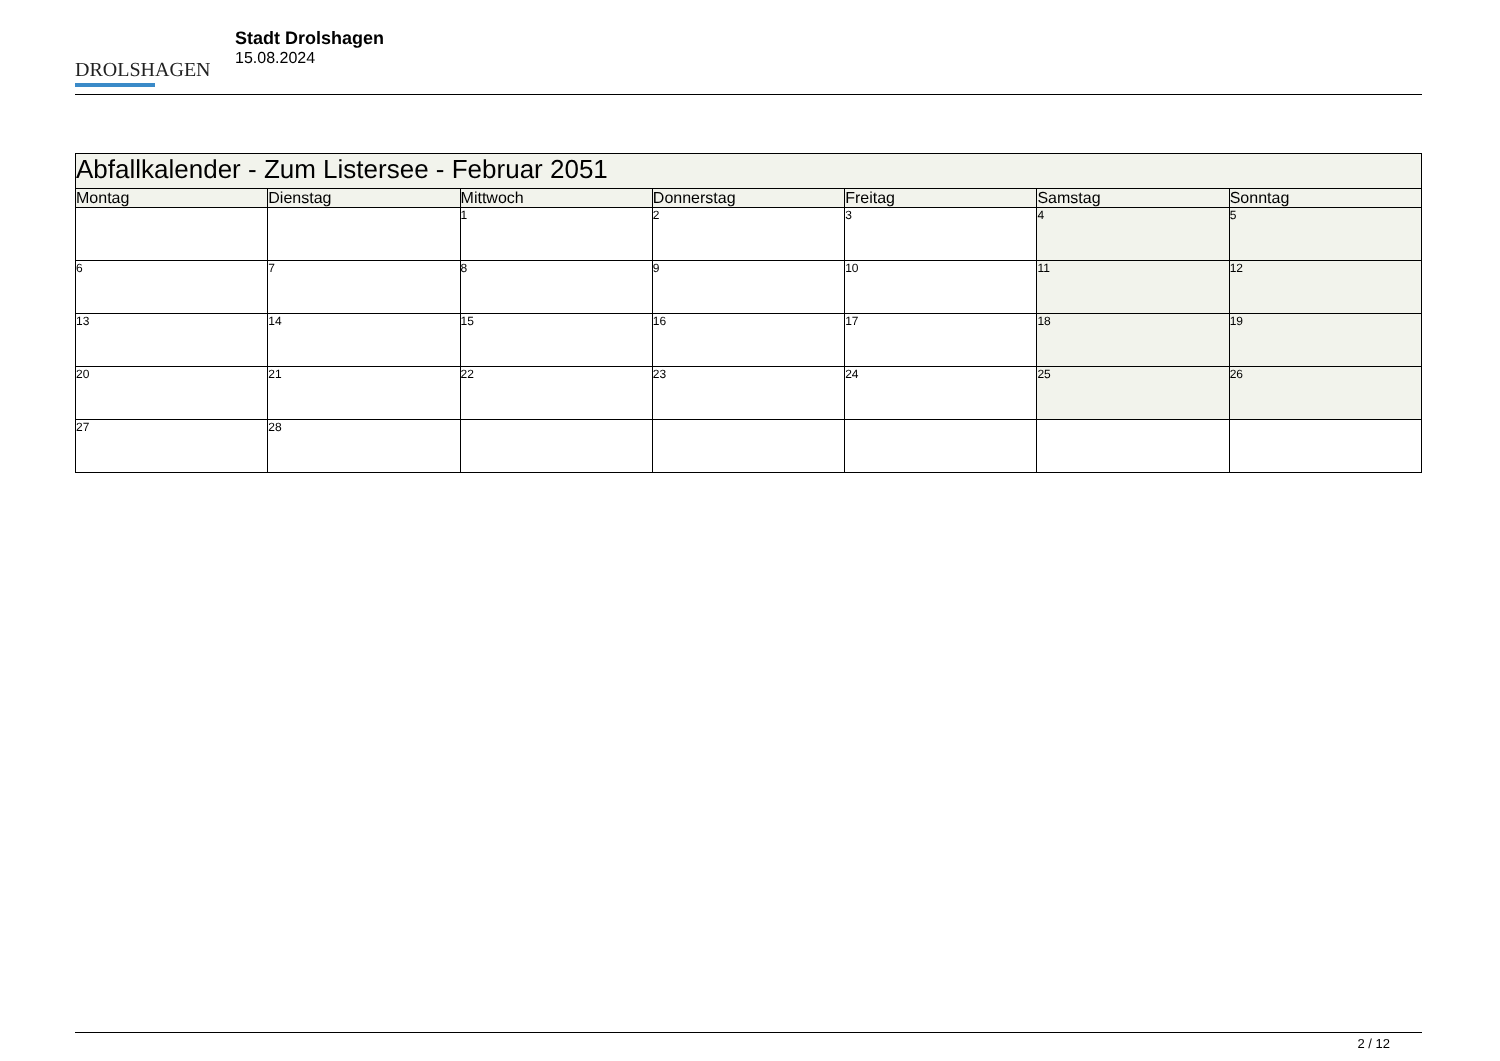DROLSHAGEN
Stadt Drolshagen
15.08.2024
| Abfallkalender - Zum Listersee - Februar 2051 | | | | | | |
| --- | --- | --- | --- | --- | --- | --- |
| Montag | Dienstag | Mittwoch | Donnerstag | Freitag | Samstag | Sonntag |
| | | 1 | 2 | 3 | 4 | 5 |
| 6 | 7 | 8 | 9 | 10 | 11 | 12 |
| 13 | 14 | 15 | 16 | 17 | 18 | 19 |
| 20 | 21 | 22 | 23 | 24 | 25 | 26 |
| 27 | 28 | | | | | |
2 / 12